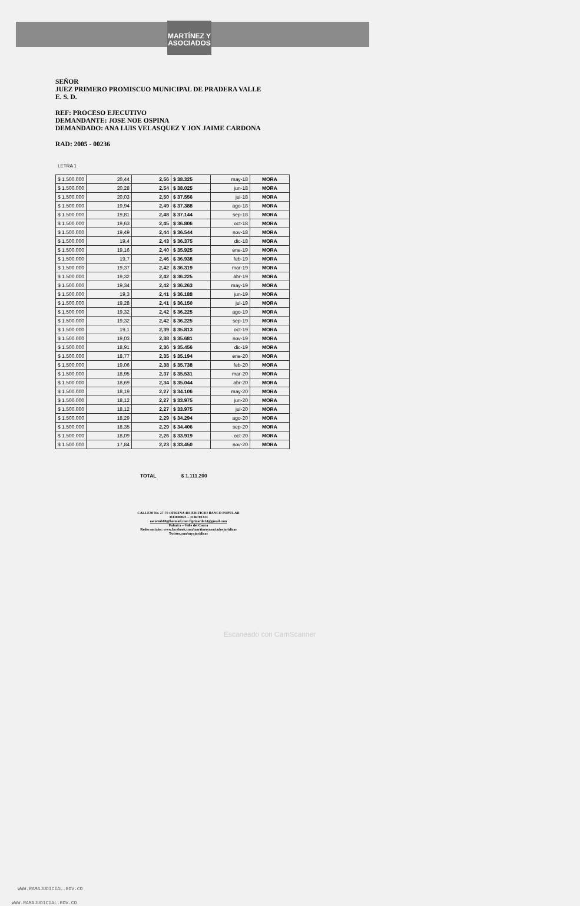MARTÍNEZ Y
ASOCIADOS
SEÑOR
JUEZ PRIMERO PROMISCUO MUNICIPAL DE PRADERA VALLE
E. S. D.
REF: PROCESO EJECUTIVO
DEMANDANTE: JOSE NOE OSPINA
DEMANDADO: ANA LUIS VELASQUEZ Y JON JAIME CARDONA
RAD: 2005 - 00236
LETRA 1
| $ 1.500.000 | 20,44 | 2,56 | $ 38.325 | may-18 | MORA |
| $ 1.500.000 | 20,28 | 2,54 | $ 38.025 | jun-18 | MORA |
| $ 1.500.000 | 20,03 | 2,50 | $ 37.556 | jul-18 | MORA |
| $ 1.500.000 | 19,94 | 2,49 | $ 37.388 | ago-18 | MORA |
| $ 1.500.000 | 19,81 | 2,48 | $ 37.144 | sep-18 | MORA |
| $ 1.500.000 | 19,63 | 2,45 | $ 36.806 | oct-18 | MORA |
| $ 1.500.000 | 19,49 | 2,44 | $ 36.544 | nov-18 | MORA |
| $ 1.500.000 | 19,4 | 2,43 | $ 36.375 | dic-18 | MORA |
| $ 1.500.000 | 19,16 | 2,40 | $ 35.925 | ene-19 | MORA |
| $ 1.500.000 | 19,7 | 2,46 | $ 36.938 | feb-19 | MORA |
| $ 1.500.000 | 19,37 | 2,42 | $ 36.319 | mar-19 | MORA |
| $ 1.500.000 | 19,32 | 2,42 | $ 36.225 | abr-19 | MORA |
| $ 1.500.000 | 19,34 | 2,42 | $ 36.263 | may-19 | MORA |
| $ 1.500.000 | 19,3 | 2,41 | $ 36.188 | jun-19 | MORA |
| $ 1.500.000 | 19,28 | 2,41 | $ 36.150 | jul-19 | MORA |
| $ 1.500.000 | 19,32 | 2,42 | $ 36.225 | ago-19 | MORA |
| $ 1.500.000 | 19,32 | 2,42 | $ 36.225 | sep-19 | MORA |
| $ 1.500.000 | 19,1 | 2,39 | $ 35.813 | oct-19 | MORA |
| $ 1.500.000 | 19,03 | 2,38 | $ 35.681 | nov-19 | MORA |
| $ 1.500.000 | 18,91 | 2,36 | $ 35.456 | dic-19 | MORA |
| $ 1.500.000 | 18,77 | 2,35 | $ 35.194 | ene-20 | MORA |
| $ 1.500.000 | 19,06 | 2,38 | $ 35.738 | feb-20 | MORA |
| $ 1.500.000 | 18,95 | 2,37 | $ 35.531 | mar-20 | MORA |
| $ 1.500.000 | 18,69 | 2,34 | $ 35.044 | abr-20 | MORA |
| $ 1.500.000 | 18,19 | 2,27 | $ 34.106 | may-20 | MORA |
| $ 1.500.000 | 18,12 | 2,27 | $ 33.975 | jun-20 | MORA |
| $ 1.500.000 | 18,12 | 2,27 | $ 33.975 | jul-20 | MORA |
| $ 1.500.000 | 18,29 | 2,29 | $ 34.294 | ago-20 | MORA |
| $ 1.500.000 | 18,35 | 2,29 | $ 34.406 | sep-20 | MORA |
| $ 1.500.000 | 18,09 | 2,26 | $ 33.919 | oct-20 | MORA |
| $ 1.500.000 | 17,84 | 2,23 | $ 33.450 | nov-20 | MORA |
TOTAL $ 1.111.200
CALLE30 No. 27-70 OFICINA 403 EDIFICIO BANCO POPULAR
3113890821 – 3146701333
oscarmb88@hotmail.com flgricardo14@gmail.com
Palmira – Valle del Cauca
Redes sociales: www.facebook.com/martinezyasociadosjuridicas
Twitter.com/myajuridicas
Escaneado con CamScanner
WWW.RAMAJUDICIAL.GOV.CO
WWW.RAMAJUDICIAL.GOV.CO